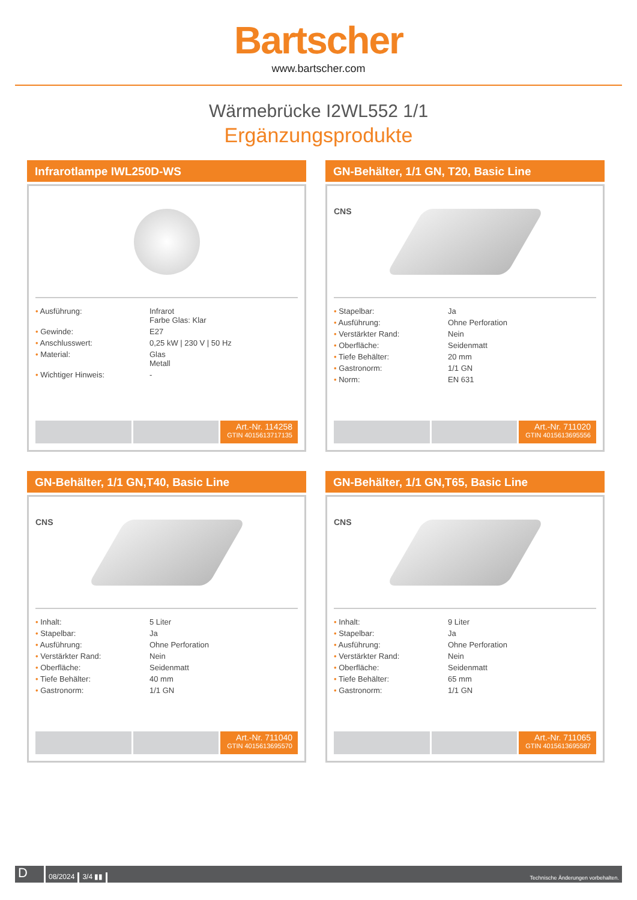Bartscher
www.bartscher.com
Wärmebrücke I2WL552 1/1
Ergänzungsprodukte
Infrarotlampe IWL250D-WS
| • Ausführung: | Infrarot Farbe Glas: Klar |
| • Gewinde: | E27 |
| • Anschlusswert: | 0,25 kW / 230 V / 50 Hz |
| • Material: | Glas Metall |
| • Wichtiger Hinweis: | - |
Art.-Nr. 114258
GTIN 4015613717135
GN-Behälter, 1/1 GN, T20, Basic Line
CNS
| • Stapelbar: | Ja |
| • Ausführung: | Ohne Perforation |
| • Verstärkter Rand: | Nein |
| • Oberfläche: | Seidenmatt |
| • Tiefe Behälter: | 20 mm |
| • Gastronorm: | 1/1 GN |
| • Norm: | EN 631 |
Art.-Nr. 711020
GTIN 4015613695556
GN-Behälter, 1/1 GN,T40, Basic Line
CNS
| • Inhalt: | 5 Liter |
| • Stapelbar: | Ja |
| • Ausführung: | Ohne Perforation |
| • Verstärkter Rand: | Nein |
| • Oberfläche: | Seidenmatt |
| • Tiefe Behälter: | 40 mm |
| • Gastronorm: | 1/1 GN |
Art.-Nr. 711040
GTIN 4015613695570
GN-Behälter, 1/1 GN,T65, Basic Line
CNS
| • Inhalt: | 9 Liter |
| • Stapelbar: | Ja |
| • Ausführung: | Ohne Perforation |
| • Verstärkter Rand: | Nein |
| • Oberfläche: | Seidenmatt |
| • Tiefe Behälter: | 65 mm |
| • Gastronorm: | 1/1 GN |
Art.-Nr. 711065
GTIN 4015613695587
D 08/2024 3/4 ▮▮ Technische Änderungen vorbehalten.